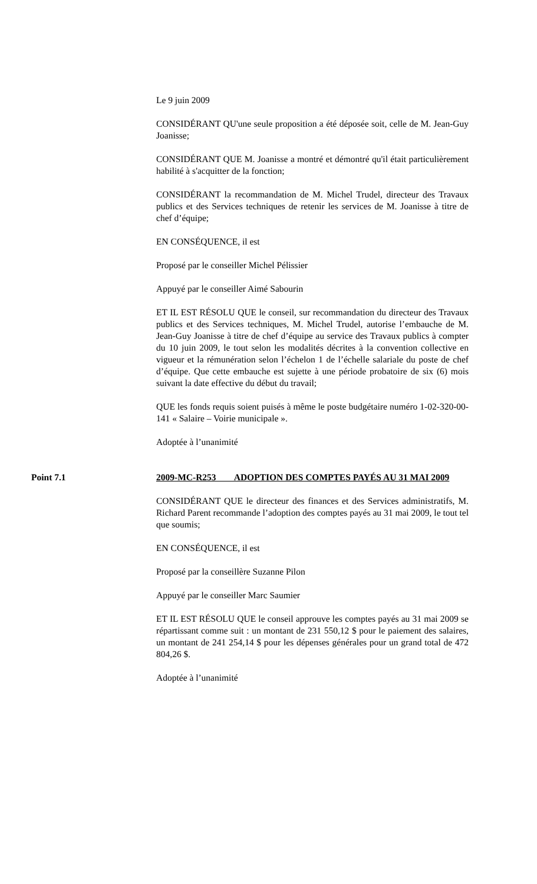Le 9 juin 2009
CONSIDÉRANT QU'une seule proposition a été déposée soit, celle de M. Jean-Guy Joanisse;
CONSIDÉRANT QUE M. Joanisse a montré et démontré qu'il était particulièrement habilité à s'acquitter de la fonction;
CONSIDÉRANT la recommandation de M. Michel Trudel, directeur des Travaux publics et des Services techniques de retenir les services de M. Joanisse à titre de chef d’équipe;
EN CONSÉQUENCE, il est
Proposé par le conseiller Michel Pélissier
Appuyé par le conseiller Aimé Sabourin
ET IL EST RÉSOLU QUE le conseil, sur recommandation du directeur des Travaux publics et des Services techniques, M. Michel Trudel, autorise l’embauche de M. Jean-Guy Joanisse à titre de chef d’équipe au service des Travaux publics à compter du 10 juin 2009, le tout selon les modalités décrites à la convention collective en vigueur et la rémunération selon l’échelon 1 de l’échelle salariale du poste de chef d’équipe. Que cette embauche est sujette à une période probatoire de six (6) mois suivant la date effective du début du travail;
QUE les fonds requis soient puisés à même le poste budgétaire numéro 1-02-320-00-141 « Salaire – Voirie municipale ».
Adoptée à l’unanimité
Point 7.1 2009-MC-R253 ADOPTION DES COMPTES PAYÉS AU 31 MAI 2009
CONSIDÉRANT QUE le directeur des finances et des Services administratifs, M. Richard Parent recommande l’adoption des comptes payés au 31 mai 2009, le tout tel que soumis;
EN CONSÉQUENCE, il est
Proposé par la conseillère Suzanne Pilon
Appuyé par le conseiller Marc Saumier
ET IL EST RÉSOLU QUE le conseil approuve les comptes payés au 31 mai 2009 se répartissant comme suit : un montant de 231 550,12 $ pour le paiement des salaires, un montant de 241 254,14 $ pour les dépenses générales pour un grand total de 472 804,26 $.
Adoptée à l’unanimité